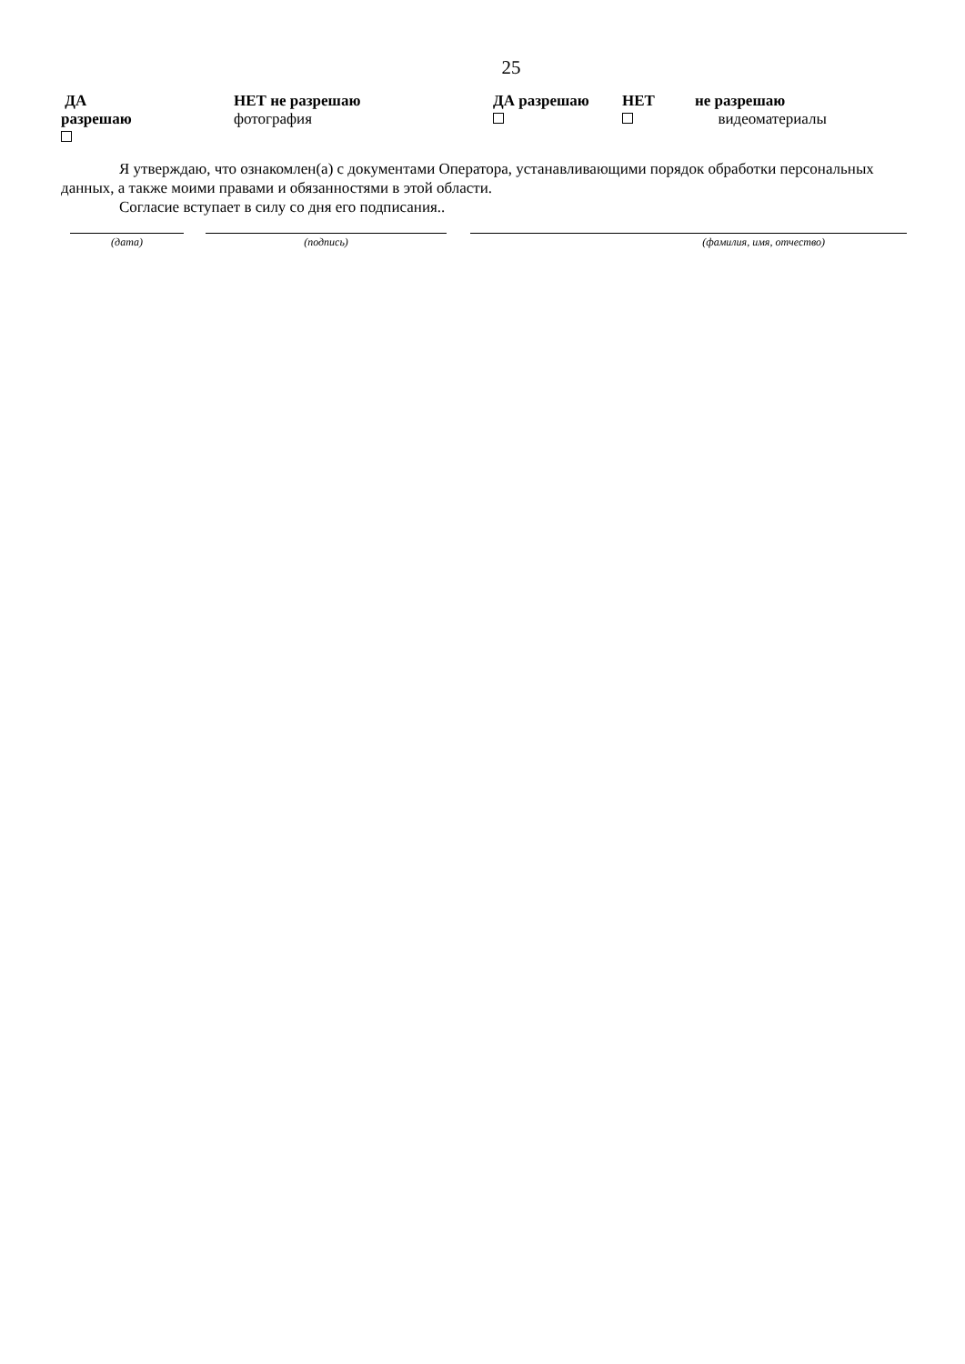25
ДА
разрешаю
НЕТ не разрешаю
фотография
ДА разрешаю
НЕТ
не разрешаю
видеоматериалы
Я утверждаю, что ознакомлен(а) с документами Оператора, устанавливающими порядок обработки персональных данных, а также моими правами и обязанностями в этой области.
Согласие вступает в силу со дня его подписания..
(дата) (подпись) (фамилия, имя, отчество)